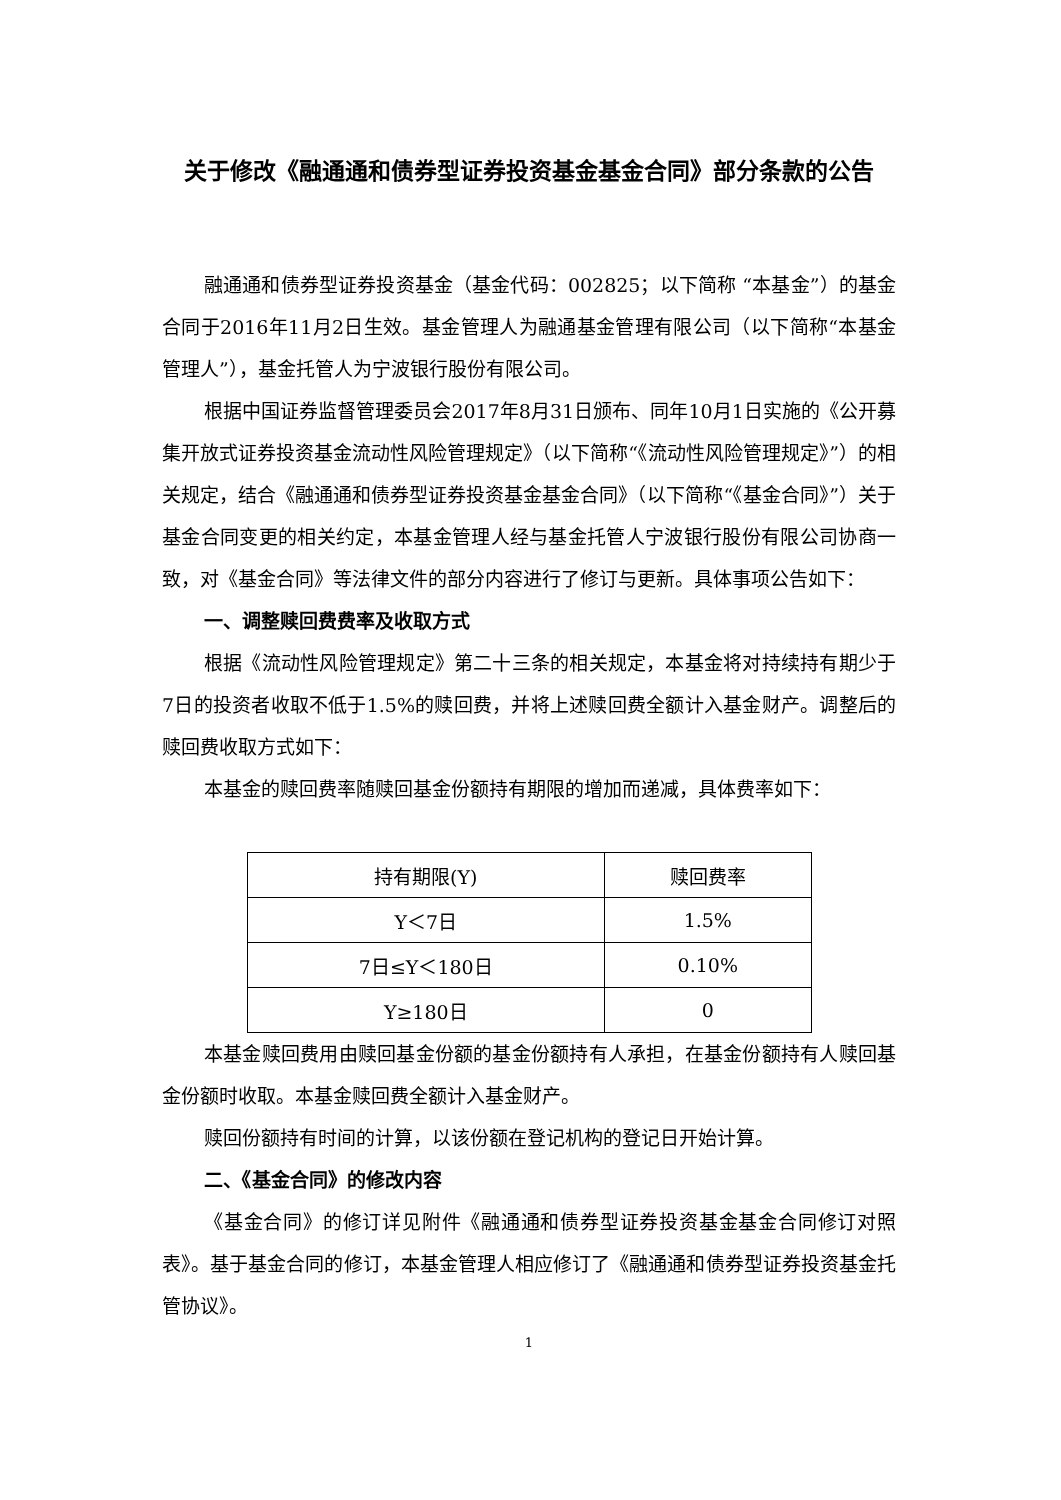关于修改《融通通和债券型证券投资基金基金合同》部分条款的公告
融通通和债券型证券投资基金（基金代码：002825；以下简称 “本基金”）的基金合同于2016年11月2日生效。基金管理人为融通基金管理有限公司（以下简称“本基金管理人”），基金托管人为宁波银行股份有限公司。
根据中国证券监督管理委员会2017年8月31日颁布、同年10月1日实施的《公开募集开放式证券投资基金流动性风险管理规定》（以下简称“《流动性风险管理规定》”）的相关规定，结合《融通通和债券型证券投资基金基金合同》（以下简称“《基金合同》”）关于基金合同变更的相关约定，本基金管理人经与基金托管人宁波银行股份有限公司协商一致，对《基金合同》等法律文件的部分内容进行了修订与更新。具体事项公告如下：
一、调整赎回费费率及收取方式
根据《流动性风险管理规定》第二十三条的相关规定，本基金将对持续持有期少于7日的投资者收取不低于1.5%的赎回费，并将上述赎回费全额计入基金财产。调整后的赎回费收取方式如下：
本基金的赎回费率随赎回基金份额持有期限的增加而递减，具体费率如下：
| 持有期限(Y) | 赎回费率 |
| Y＜7日 | 1.5% |
| 7日≤Y＜180日 | 0.10% |
| Y≥180日 | 0 |
本基金赎回费用由赎回基金份额的基金份额持有人承担，在基金份额持有人赎回基金份额时收取。本基金赎回费全额计入基金财产。
赎回份额持有时间的计算，以该份额在登记机构的登记日开始计算。
二、《基金合同》的修改内容
《基金合同》的修订详见附件《融通通和债券型证券投资基金基金合同修订对照表》。基于基金合同的修订，本基金管理人相应修订了《融通通和债券型证券投资基金托管协议》。
1